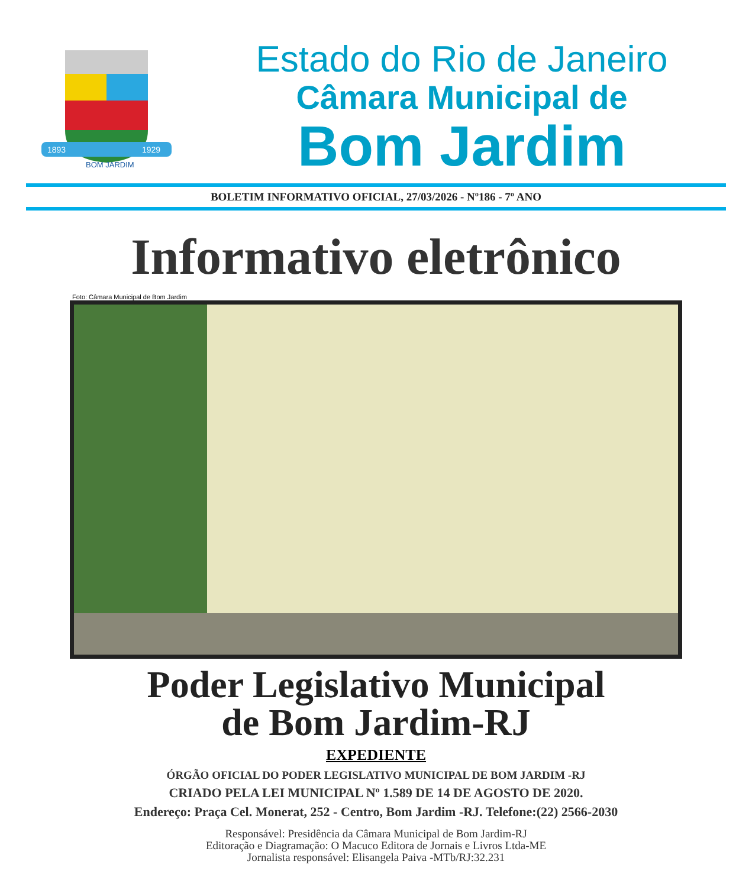1893
1929
BOM JARDIM
Estado do Rio de Janeiro
Câmara Municipal de
Bom Jardim
BOLETIM INFORMATIVO OFICIAL, 27/03/2026 - Nº186 - 7º ANO
Informativo eletrônico
Foto: Câmara Municipal de Bom Jardim
Poder Legislativo Municipal
de Bom Jardim-RJ
EXPEDIENTE
ÓRGÃO OFICIAL DO PODER LEGISLATIVO MUNICIPAL DE BOM JARDIM -RJ
CRIADO PELA LEI MUNICIPAL Nº 1.589 DE 14 DE AGOSTO DE 2020.
Endereço: Praça Cel. Monerat, 252 - Centro, Bom Jardim -RJ. Telefone:(22) 2566-2030
Responsável: Presidência da Câmara Municipal de Bom Jardim-RJ
Editoração e Diagramação: O Macuco Editora de Jornais e Livros Ltda-ME
Jornalista responsável: Elisangela Paiva -MTb/RJ:32.231